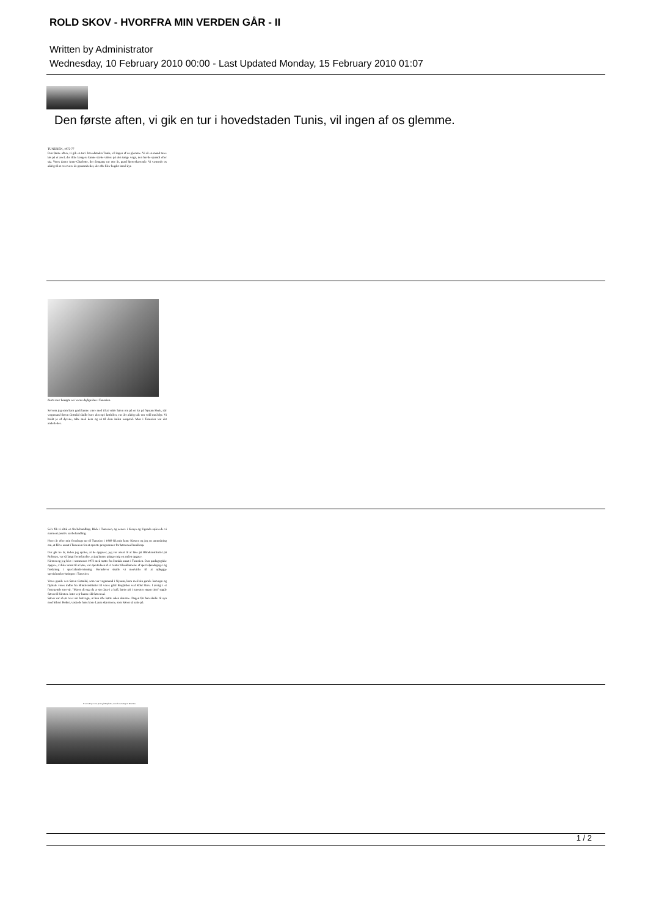ROLD SKOV - HVORFRA MIN VERDEN GÅR - II
Written by Administrator
Wednesday, 10 February 2010 00:00 - Last Updated Monday, 15 February 2010 01:07
Den første aften, vi gik en tur i hovedstaden Tunis, vil ingen af os glemme.
TUNESIEN, 1972-77
Den første aften, vi gik en tur i hovedstaden Tunis, vil ingen af os glemme. Vi så en mand tæve løs på et æsel, der ikke længere kunne slæbe videre på den tunge vogn, den havde spændt efter sig. Vores datter Anne-Charlotte, der dengang var otte år, græd hjerteskærende. Vi vænnede os aldrig til at overvære de grusomheder, der ofte blev begået imod dyr.
Kurts mor besøgte os i vores dejlige hus i Tunesien.
Selvom jeg som barn godt kunne være med til at vride halen om på en ko på Nysum Hede, når vognmand Søren Grøndal skulle have den op i lastbilen, var der aldrig tale om vold mod dyr. Vi holdt jo af dyrene, talte med dem og så til dem inden sengetid. Men i Tunesien var det anderledes.
Selv fik vi altid en fin behandling. Både i Tunesien, og senere i Kenya og Uganda oplevede vi nærmest positiv særbehandling.
Hvert år efter min foredrags tur til Tunesien i 1969 fik min kone Kirsten og jeg en anmodning om, at blive ansat i Tunesien for at oprette programmer for børn med handicap.
Der gik tre år, inden jeg syntes, at de opgaver, jeg var ansat til at løse på Blindeinstituttet på Refsnæs, var så langt fremskredne, at jeg kunne påtage mig en anden opgave.
Kirsten og jeg blev i sommeren 1972 med støtte fra Danida ansat i Tunesien. Den pædagogiske opgave, vi blev ansat til at løse, var oprettelsen af et center til uddannelse af specialpædagoger og forskning i specialundervisning. Herudover skulle vi medvirke til at opbygge specialundervisningen i Tunesien.
Vores gamle ven Søren Grøndal, som var vognmand i Nysum, kom med sin gamle lastvogn og flyttede vores indbo fra Blindeinstituttet til vores gård Bisgården ved Rold Skov. I øvrigt i et forrygende snevejr. "Mæen do sga da æ sto dææ i a kull, bætte pii i næesten engen tinn" sagde Søren til Kirsten. Intet vejr kunne slå Søren ud.
Søren var så ør over sin lastvogn, at han ofte kørte uden skærme. Dagen før han skulle til syn med bilen i Hobro, vaskede hans kone Laura skærmene, som Søren så satte på.
Vi satt alle fire som første på Bisgården, som lå med udsigt til Rold skov.
1 / 2